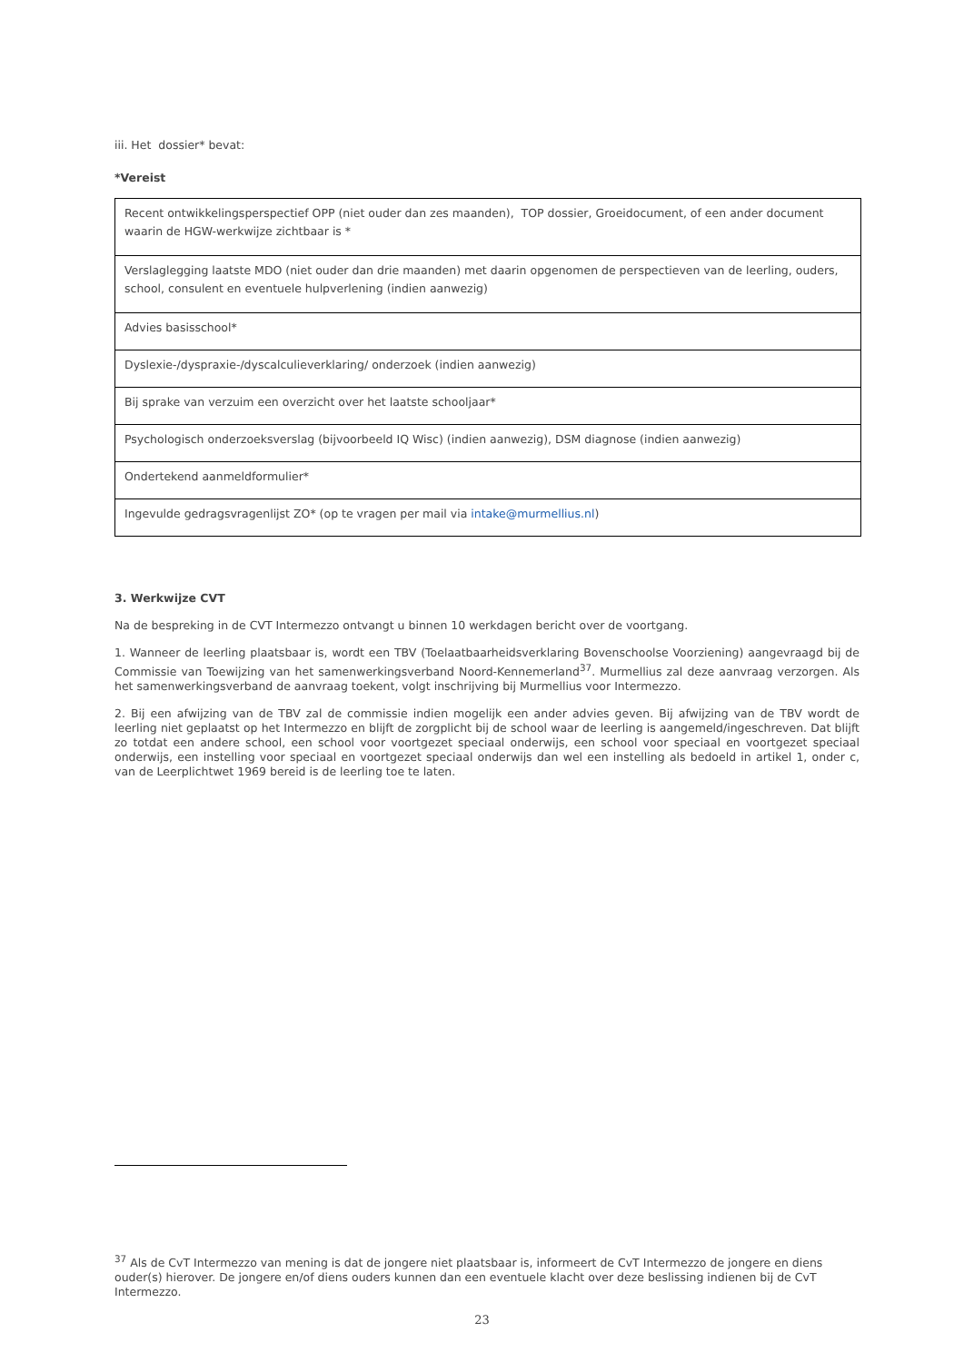iii. Het dossier* bevat:
*Vereist
| Recent ontwikkelingsperspectief OPP (niet ouder dan zes maanden), TOP dossier, Groeidocument, of een ander document waarin de HGW-werkwijze zichtbaar is * |
| Verslaglegging laatste MDO (niet ouder dan drie maanden) met daarin opgenomen de perspectieven van de leerling, ouders, school, consulent en eventuele hulpverlening (indien aanwezig) |
| Advies basisschool* |
| Dyslexie-/dyspraxie-/dyscalculieverklaring/ onderzoek (indien aanwezig) |
| Bij sprake van verzuim een overzicht over het laatste schooljaar* |
| Psychologisch onderzoeksverslag (bijvoorbeeld IQ Wisc) (indien aanwezig), DSM diagnose (indien aanwezig) |
| Ondertekend aanmeldformulier* |
| Ingevulde gedragsvragenlijst ZO* (op te vragen per mail via intake@murmellius.nl ) |
3. Werkwijze CVT
Na de bespreking in de CVT Intermezzo ontvangt u binnen 10 werkdagen bericht over de voortgang.
1. Wanneer de leerling plaatsbaar is, wordt een TBV (Toelaatbaarheidsverklaring Bovenschoolse Voorziening) aangevraagd bij de Commissie van Toewijzing van het samenwerkingsverband Noord-Kennemerland<sup>37</sup>. Murmellius zal deze aanvraag verzorgen. Als het samenwerkingsverband de aanvraag toekent, volgt inschrijving bij Murmellius voor Intermezzo.
2. Bij een afwijzing van de TBV zal de commissie indien mogelijk een ander advies geven. Bij afwijzing van de TBV wordt de leerling niet geplaatst op het Intermezzo en blijft de zorgplicht bij de school waar de leerling is aangemeld/ingeschreven. Dat blijft zo totdat een andere school, een school voor voortgezet speciaal onderwijs, een school voor speciaal en voortgezet speciaal onderwijs, een instelling voor speciaal en voortgezet speciaal onderwijs dan wel een instelling als bedoeld in artikel 1, onder c, van de Leerplichtwet 1969 bereid is de leerling toe te laten.
<sup>37</sup> Als de CvT Intermezzo van mening is dat de jongere niet plaatsbaar is, informeert de CvT Intermezzo de jongere en diens ouder(s) hierover. De jongere en/of diens ouders kunnen dan een eventuele klacht over deze beslissing indienen bij de CvT Intermezzo.
23